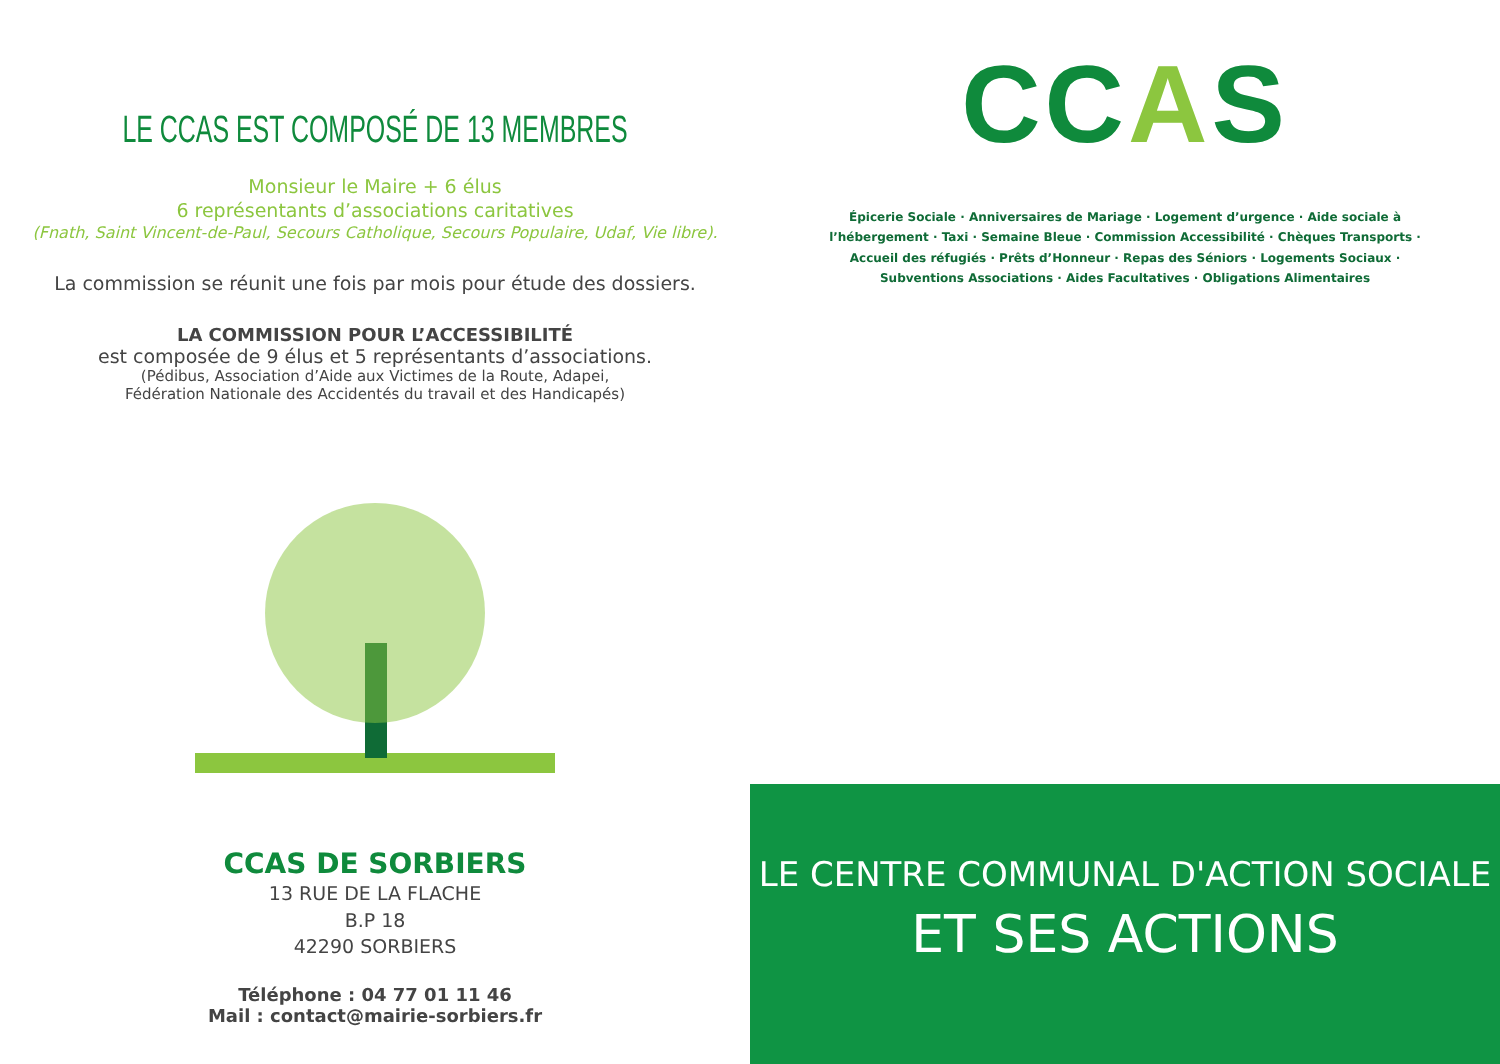LE CCAS EST COMPOSÉ DE 13 MEMBRES
Monsieur le Maire + 6 élus
6 représentants d’associations caritatives
(Fnath, Saint Vincent-de-Paul, Secours Catholique, Secours Populaire, Udaf, Vie libre).
La commission se réunit une fois par mois pour étude des dossiers.
LA COMMISSION POUR L’ACCESSIBILITÉ
est composée de 9 élus et 5 représentants d’associations.
(Pédibus, Association d’Aide aux Victimes de la Route, Adapei,
Fédération Nationale des Accidentés du travail et des Handicapés)
CCAS DE SORBIERS
13 RUE DE LA FLACHE
B.P 18
42290 SORBIERS
Téléphone : 04 77 01 11 46
Mail : contact@mairie-sorbiers.fr
CCAS
Épicerie Sociale · Anniversaires de Mariage · Logement d’urgence · Aide sociale à l’hébergement · Taxi · Semaine Bleue · Commission Accessibilité · Chèques Transports · Accueil des réfugiés · Prêts d’Honneur · Repas des Séniors · Logements Sociaux · Subventions Associations · Aides Facultatives · Obligations Alimentaires
LE CENTRE COMMUNAL D'ACTION SOCIALE
ET SES ACTIONS